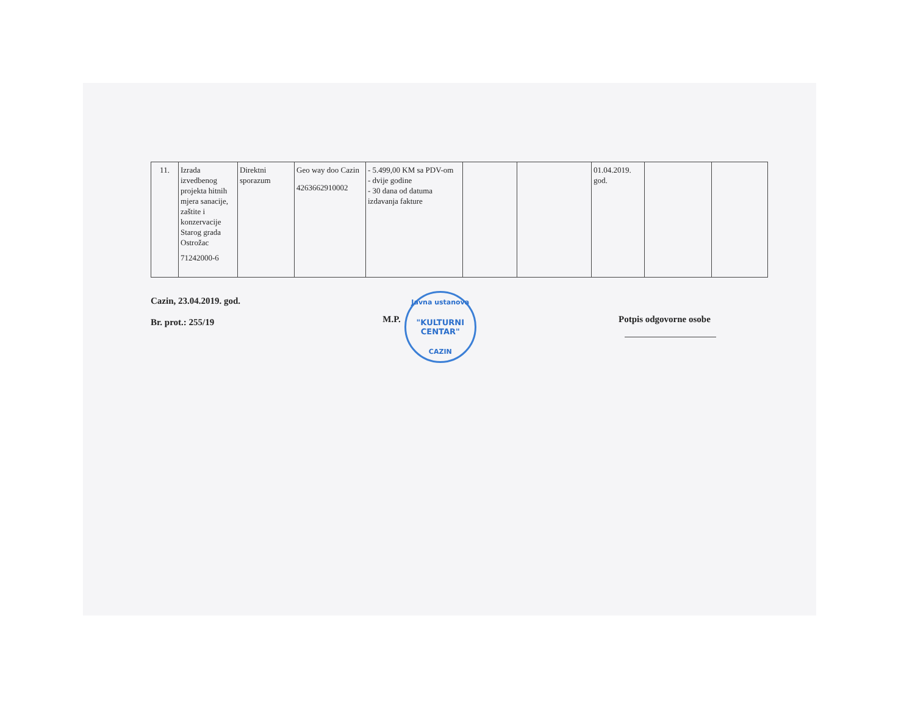| 11. | Izrada izvedbenog projekta hitnih mjera sanacije, zaštite i konzervacije Starog grada Ostrožac 71242000-6 | Direktni sporazum | Geo way doo Cazin 4263662910002 | - 5.499,00 KM sa PDV-om - dvije godine - 30 dana od datuma izdavanja fakture | | | 01.04.2019. god. | | |
Cazin, 23.04.2019. god.
Br. prot.: 255/19
M.P.
Javna ustanova
"KULTURNI CENTAR"
CAZIN
Potpis odgovorne osobe